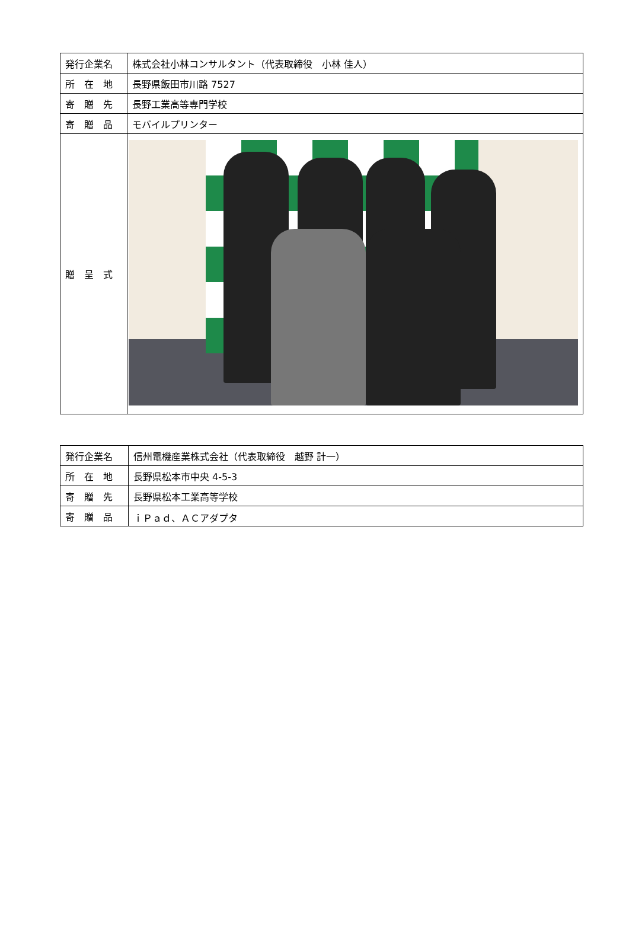| 発行企業名 | 株式会社小林コンサルタント（代表取締役 小林 佳人） |
| 所 在 地 | 長野県飯田市川路 7527 |
| 寄 贈 先 | 長野工業高等専門学校 |
| 寄 贈 品 | モバイルプリンター |
| 贈 呈 式 | |
| 発行企業名 | 信州電機産業株式会社（代表取締役 越野 計一） |
| 所 在 地 | 長野県松本市中央 4-5-3 |
| 寄 贈 先 | 長野県松本工業高等学校 |
| 寄 贈 品 | ｉＰａｄ、ＡＣアダプタ |